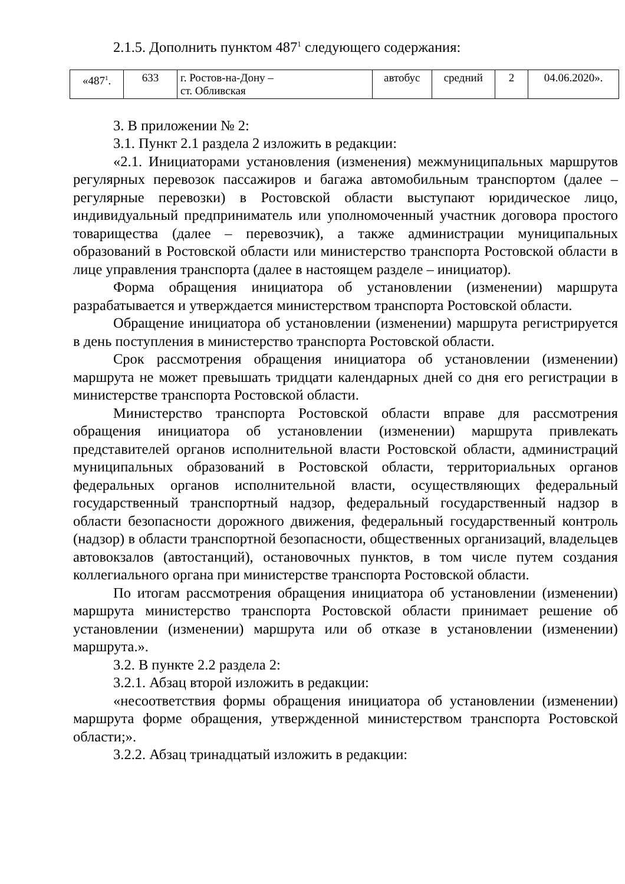2.1.5. Дополнить пунктом 487<sup>1</sup> следующего содержания:
| «487<sup>1</sup>. | 633 | г. Ростов-на-Дону – ст. Обливская | автобус | средний | 2 | 04.06.2020». |
3. В приложении № 2:
3.1. Пункт 2.1 раздела 2 изложить в редакции:
«2.1. Инициаторами установления (изменения) межмуниципальных маршрутов регулярных перевозок пассажиров и багажа автомобильным транспортом (далее – регулярные перевозки) в Ростовской области выступают юридическое лицо, индивидуальный предприниматель или уполномоченный участник договора простого товарищества (далее – перевозчик), а также администрации муниципальных образований в Ростовской области или министерство транспорта Ростовской области в лице управления транспорта (далее в настоящем разделе – инициатор).
Форма обращения инициатора об установлении (изменении) маршрута разрабатывается и утверждается министерством транспорта Ростовской области.
Обращение инициатора об установлении (изменении) маршрута регистрируется в день поступления в министерство транспорта Ростовской области.
Срок рассмотрения обращения инициатора об установлении (изменении) маршрута не может превышать тридцати календарных дней со дня его регистрации в министерстве транспорта Ростовской области.
Министерство транспорта Ростовской области вправе для рассмотрения обращения инициатора об установлении (изменении) маршрута привлекать представителей органов исполнительной власти Ростовской области, администраций муниципальных образований в Ростовской области, территориальных органов федеральных органов исполнительной власти, осуществляющих федеральный государственный транспортный надзор, федеральный государственный надзор в области безопасности дорожного движения, федеральный государственный контроль (надзор) в области транспортной безопасности, общественных организаций, владельцев автовокзалов (автостанций), остановочных пунктов, в том числе путем создания коллегиального органа при министерстве транспорта Ростовской области.
По итогам рассмотрения обращения инициатора об установлении (изменении) маршрута министерство транспорта Ростовской области принимает решение об установлении (изменении) маршрута или об отказе в установлении (изменении) маршрута.».
3.2. В пункте 2.2 раздела 2:
3.2.1. Абзац второй изложить в редакции:
«несоответствия формы обращения инициатора об установлении (изменении) маршрута форме обращения, утвержденной министерством транспорта Ростовской области;».
3.2.2. Абзац тринадцатый изложить в редакции: